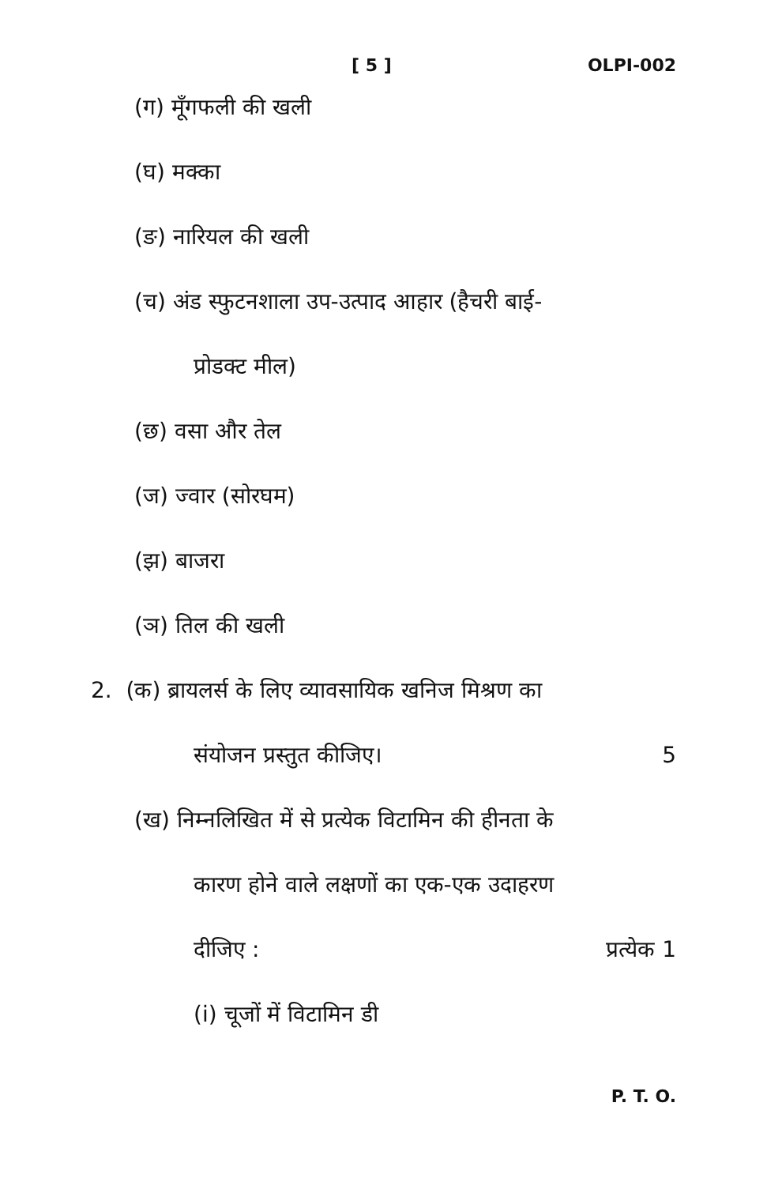[ 5 ] OLPI-002
(ग) मूँगफली की खली
(घ) मक्का
(ङ) नारियल की खली
(च) अंड स्फुटनशाला उप-उत्पाद आहार (हैचरी बाई-
प्रोडक्ट मील)
(छ) वसा और तेल
(ज) ज्वार (सोरघम)
(झ) बाजरा
(ञ) तिल की खली
2. (क) ब्रायलर्स के लिए व्यावसायिक खनिज मिश्रण का
संयोजन प्रस्तुत कीजिए। 5
(ख) निम्नलिखित में से प्रत्येक विटामिन की हीनता के
कारण होने वाले लक्षणों का एक-एक उदाहरण
दीजिए : प्रत्येक 1
(i) चूजों में विटामिन डी
P. T. O.